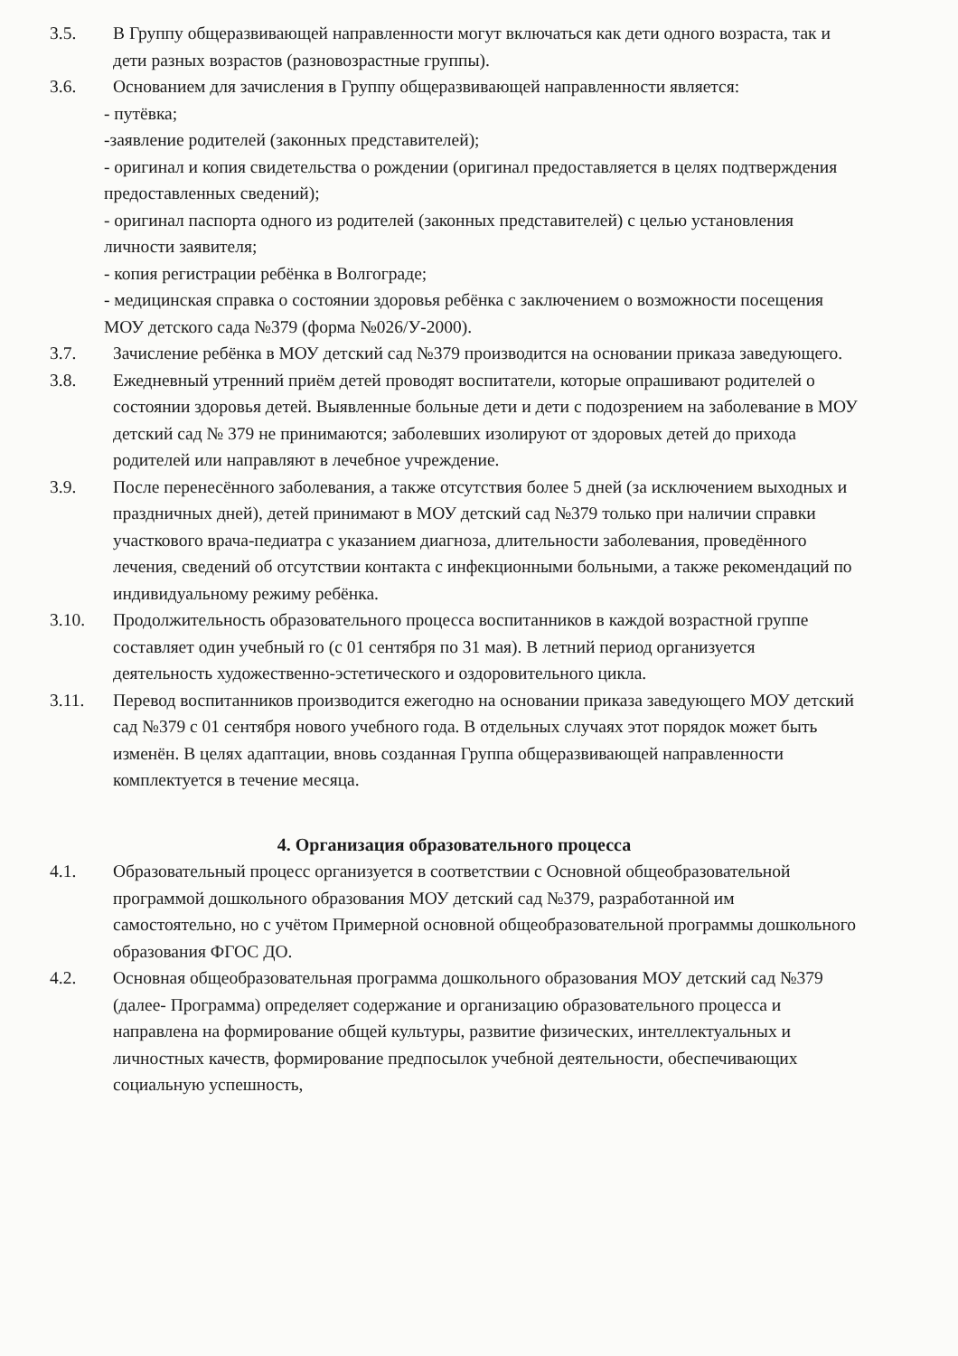3.5. В Группу общеразвивающей направленности могут включаться как дети одного возраста, так и дети разных возрастов (разновозрастные группы).
3.6. Основанием для зачисления в Группу общеразвивающей направленности является:
- путёвка;
-заявление родителей (законных представителей);
- оригинал и копия свидетельства о рождении (оригинал предоставляется в целях подтверждения предоставленных сведений);
- оригинал паспорта одного из родителей (законных представителей) с целью установления личности заявителя;
- копия регистрации ребёнка в Волгограде;
- медицинская справка о состоянии здоровья ребёнка с заключением о возможности посещения МОУ детского сада №379 (форма №026/У-2000).
3.7. Зачисление ребёнка в МОУ детский сад №379 производится на основании приказа заведующего.
3.8. Ежедневный утренний приём детей проводят воспитатели, которые опрашивают родителей о состоянии здоровья детей. Выявленные больные дети и дети с подозрением на заболевание в МОУ детский сад № 379 не принимаются; заболевших изолируют от здоровых детей до прихода родителей или направляют в лечебное учреждение.
3.9. После перенесённого заболевания, а также отсутствия более 5 дней (за исключением выходных и праздничных дней), детей принимают в МОУ детский сад №379 только при наличии справки участкового врача-педиатра с указанием диагноза, длительности заболевания, проведённого лечения, сведений об отсутствии контакта с инфекционными больными, а также рекомендаций по индивидуальному режиму ребёнка.
3.10. Продолжительность образовательного процесса воспитанников в каждой возрастной группе составляет один учебный го (с 01 сентября по 31 мая). В летний период организуется деятельность художественно-эстетического и оздоровительного цикла.
3.11. Перевод воспитанников производится ежегодно на основании приказа заведующего МОУ детский сад №379 с 01 сентября нового учебного года. В отдельных случаях этот порядок может быть изменён. В целях адаптации, вновь созданная Группа общеразвивающей направленности комплектуется в течение месяца.
4. Организация образовательного процесса
4.1. Образовательный процесс организуется в соответствии с Основной общеобразовательной программой дошкольного образования МОУ детский сад №379, разработанной им самостоятельно, но с учётом Примерной основной общеобразовательной программы дошкольного образования ФГОС ДО.
4.2. Основная общеобразовательная программа дошкольного образования МОУ детский сад №379 (далее- Программа) определяет содержание и организацию образовательного процесса и направлена на формирование общей культуры, развитие физических, интеллектуальных и личностных качеств, формирование предпосылок учебной деятельности, обеспечивающих социальную успешность,